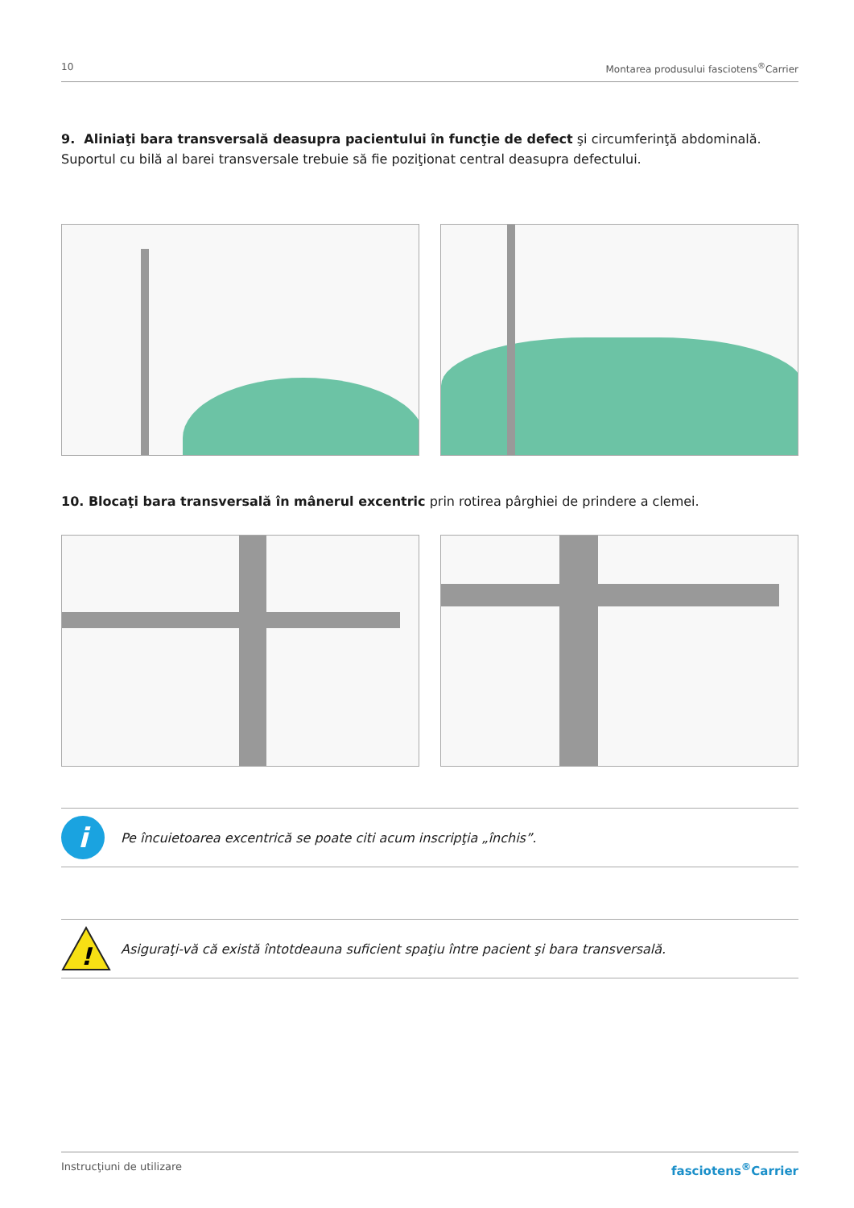10 Montarea produsului fasciotens<sup>®</sup>Carrier
9. Aliniaţi bara transversală deasupra pacientului în funcţie de defect şi circumferinţă abdominală. Suportul cu bilă al barei transversale trebuie să fie poziţionat central deasupra defectului.
10. Blocaţi bara transversală în mânerul excentric prin rotirea pârghiei de prindere a clemei.
i Pe încuietoarea excentrică se poate citi acum inscripţia „închis”.
!
Asiguraţi-vă că există întotdeauna suficient spaţiu între pacient şi bara transversală.
Instrucţiuni de utilizare fasciotens<sup>®</sup>Carrier